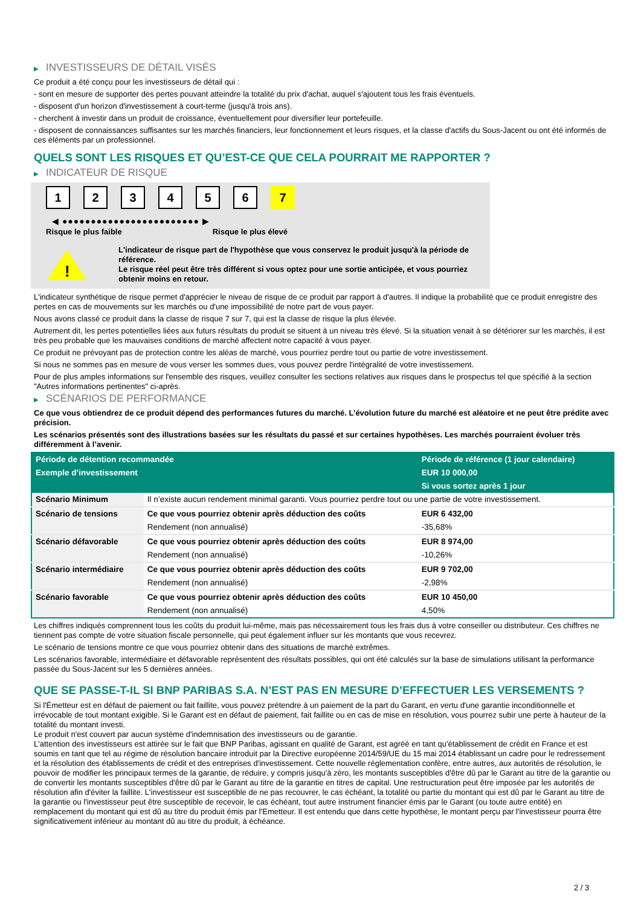▶ INVESTISSEURS DE DÉTAIL VISÉS
Ce produit a été conçu pour les investisseurs de détail qui :
- sont en mesure de supporter des pertes pouvant atteindre la totalité du prix d'achat, auquel s'ajoutent tous les frais éventuels.
- disposent d'un horizon d'investissement à court-terme (jusqu'à trois ans).
- cherchent à investir dans un produit de croissance, éventuellement pour diversifier leur portefeuille.
- disposent de connaissances suffisantes sur les marchés financiers, leur fonctionnement et leurs risques, et la classe d'actifs du Sous-Jacent ou ont été informés de ces éléments par un professionnel.
QUELS SONT LES RISQUES ET QU’EST-CE QUE CELA POURRAIT ME RAPPORTER ?
▶ INDICATEUR DE RISQUE
1 2 3 4 5 6 7
◀ ●●●●●●●●●●●●●●●●●●●●●●●● ▶
Risque le plus faible Risque le plus élevé
!
L'indicateur de risque part de l'hypothèse que vous conservez le produit jusqu'à la période de référence.
Le risque réel peut être très différent si vous optez pour une sortie anticipée, et vous pourriez obtenir moins en retour.
L'indicateur synthétique de risque permet d'apprécier le niveau de risque de ce produit par rapport à d'autres. Il indique la probabilité que ce produit enregistre des pertes en cas de mouvements sur les marchés ou d'une impossibilité de notre part de vous payer.
Nous avons classé ce produit dans la classe de risque 7 sur 7, qui est la classe de risque la plus élevée.
Autrement dit, les pertes potentielles liées aux futurs résultats du produit se situent à un niveau très élevé. Si la situation venait à se détériorer sur les marchés, il est très peu probable que les mauvaises conditions de marché affectent notre capacité à vous payer.
Ce produit ne prévoyant pas de protection contre les aléas de marché, vous pourriez perdre tout ou partie de votre investissement.
Si nous ne sommes pas en mesure de vous verser les sommes dues, vous pouvez perdre l'intégralité de votre investissement.
Pour de plus amples informations sur l'ensemble des risques, veuillez consulter les sections relatives aux risques dans le prospectus tel que spécifié à la section "Autres informations pertinentes" ci-après.
▶ SCÉNARIOS DE PERFORMANCE
Ce que vous obtiendrez de ce produit dépend des performances futures du marché. L’évolution future du marché est aléatoire et ne peut être prédite avec précision.
Les scénarios présentés sont des illustrations basées sur les résultats du passé et sur certaines hypothèses. Les marchés pourraient évoluer très différemment à l’avenir.
| Période de détention recommandée | | Période de référence (1 jour calendaire) |
| --- | --- | --- |
| Exemple d’investissement | | EUR 10 000,00 |
| | | Si vous sortez après 1 jour |
| Scénario Minimum | Il n’existe aucun rendement minimal garanti. Vous pourriez perdre tout ou une partie de votre investissement. | |
| Scénario de tensions | Ce que vous pourriez obtenir après déduction des coûts | EUR 6 432,00 |
| | Rendement (non annualisé) | -35,68% |
| Scénario défavorable | Ce que vous pourriez obtenir après déduction des coûts | EUR 8 974,00 |
| | Rendement (non annualisé) | -10,26% |
| Scénario intermédiaire | Ce que vous pourriez obtenir après déduction des coûts | EUR 9 702,00 |
| | Rendement (non annualisé) | -2,98% |
| Scénario favorable | Ce que vous pourriez obtenir après déduction des coûts | EUR 10 450,00 |
| | Rendement (non annualisé) | 4,50% |
Les chiffres indiqués comprennent tous les coûts du produit lui-même, mais pas nécessairement tous les frais dus à votre conseiller ou distributeur. Ces chiffres ne tiennent pas compte de votre situation fiscale personnelle, qui peut également influer sur les montants que vous recevrez.
Le scénario de tensions montre ce que vous pourriez obtenir dans des situations de marché extrêmes.
Les scénarios favorable, intermédiaire et défavorable représentent des résultats possibles, qui ont été calculés sur la base de simulations utilisant la performance passée du Sous-Jacent sur les 5 dernières années.
QUE SE PASSE-T-IL SI BNP PARIBAS S.A. N’EST PAS EN MESURE D’EFFECTUER LES VERSEMENTS ?
Si l'Émetteur est en défaut de paiement ou fait faillite, vous pouvez prétendre à un paiement de la part du Garant, en vertu d'une garantie inconditionnelle et irrévocable de tout montant exigible. Si le Garant est en défaut de paiement, fait faillite ou en cas de mise en résolution, vous pourrez subir une perte à hauteur de la totalité du montant investi.
Le produit n'est couvert par aucun système d'indemnisation des investisseurs ou de garantie.
L'attention des investisseurs est attirée sur le fait que BNP Paribas, agissant en qualité de Garant, est agréé en tant qu'établissement de crédit en France et est soumis en tant que tel au régime de résolution bancaire introduit par la Directive européenne 2014/59/UE du 15 mai 2014 établissant un cadre pour le redressement et la résolution des établissements de crédit et des entreprises d'investissement. Cette nouvelle réglementation confère, entre autres, aux autorités de résolution, le pouvoir de modifier les principaux termes de la garantie, de réduire, y compris jusqu'à zéro, les montants susceptibles d'être dû par le Garant au titre de la garantie ou de convertir les montants susceptibles d'être dû par le Garant au titre de la garantie en titres de capital. Une restructuration peut être imposée par les autorités de résolution afin d'éviter la faillite. L'investisseur est susceptible de ne pas recouvrer, le cas échéant, la totalité ou partie du montant qui est dû par le Garant au titre de la garantie ou l'investisseur peut être susceptible de recevoir, le cas échéant, tout autre instrument financier émis par le Garant (ou toute autre entité) en remplacement du montant qui est dû au titre du produit émis par l'Emetteur. Il est entendu que dans cette hypothèse, le montant perçu par l'investisseur pourra être significativement inférieur au montant dû au titre du produit, à échéance.
2 / 3